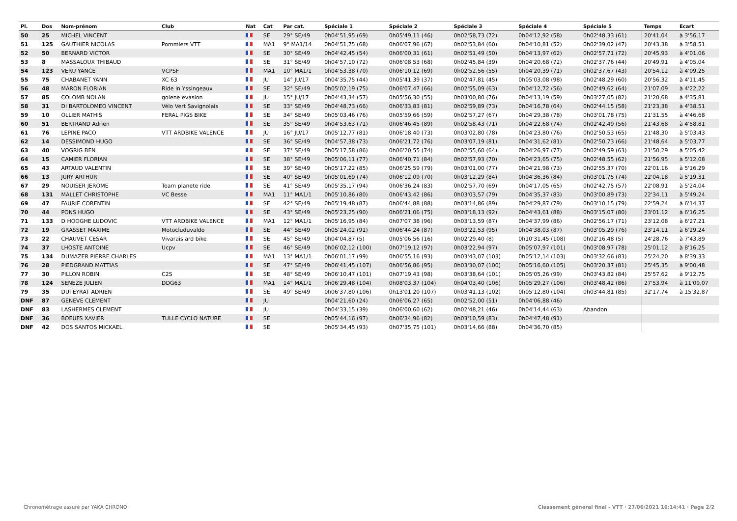| Pl. | Dos | Nom-prénom | Club | Nat | Cat | Par cat. | Spéciale 1 | Spéciale 2 | Spéciale 3 | Spéciale 4 | Spéciale 5 | Temps | Ecart |
| --- | --- | --- | --- | --- | --- | --- | --- | --- | --- | --- | --- | --- | --- |
| 50 | 25 | MICHEL VINCENT | | | SE | 29° SE/49 | 0h04'51,95 (69) | 0h05'49,11 (46) | 0h02'58,73 (72) | 0h04'12,92 (58) | 0h02'48,33 (61) | 20'41,04 | à 3'56,17 |
| 51 | 125 | GAUTHIER NICOLAS | Pommiers VTT | | MA1 | 9° MA1/14 | 0h04'51,75 (68) | 0h06'07,96 (67) | 0h02'53,84 (60) | 0h04'10,81 (52) | 0h02'39,02 (47) | 20'43,38 | à 3'58,51 |
| 52 | 50 | BERNARD VICTOR | | | SE | 30° SE/49 | 0h04'42,45 (54) | 0h06'00,31 (61) | 0h02'51,49 (50) | 0h04'13,97 (62) | 0h02'57,71 (72) | 20'45,93 | à 4'01,06 |
| 53 | 8 | MASSALOUX THIBAUD | | | SE | 31° SE/49 | 0h04'57,10 (72) | 0h06'08,53 (68) | 0h02'45,84 (39) | 0h04'20,68 (72) | 0h02'37,76 (44) | 20'49,91 | à 4'05,04 |
| 54 | 123 | VERU YANCE | VCPSF | | MA1 | 10° MA1/1 | 0h04'53,38 (70) | 0h06'10,12 (69) | 0h02'52,56 (55) | 0h04'20,39 (71) | 0h02'37,67 (43) | 20'54,12 | à 4'09,25 |
| 55 | 75 | CHABANET YANN | XC 63 | | JU | 14° JU/17 | 0h04'35,75 (44) | 0h05'41,39 (37) | 0h02'47,81 (45) | 0h05'03,08 (98) | 0h02'48,29 (60) | 20'56,32 | à 4'11,45 |
| 56 | 48 | MARON FLORIAN | Ride in Yssingeaux | | SE | 32° SE/49 | 0h05'02,19 (75) | 0h06'07,47 (66) | 0h02'55,09 (63) | 0h04'12,72 (56) | 0h02'49,62 (64) | 21'07,09 | à 4'22,22 |
| 57 | 85 | COLOMB NOLAN | golene evasion | | JU | 15° JU/17 | 0h04'43,34 (57) | 0h05'56,30 (55) | 0h03'00,80 (76) | 0h04'13,19 (59) | 0h03'27,05 (82) | 21'20,68 | à 4'35,81 |
| 58 | 31 | DI BARTOLOMEO VINCENT | Vélo Vert Savignolais | | SE | 33° SE/49 | 0h04'48,73 (66) | 0h06'33,83 (81) | 0h02'59,89 (73) | 0h04'16,78 (64) | 0h02'44,15 (58) | 21'23,38 | à 4'38,51 |
| 59 | 10 | OLLIER MATHIS | FERAL PIGS BIKE | | SE | 34° SE/49 | 0h05'03,46 (76) | 0h05'59,66 (59) | 0h02'57,27 (67) | 0h04'29,38 (78) | 0h03'01,78 (75) | 21'31,55 | à 4'46,68 |
| 60 | 51 | BERTRAND Adrien | | | SE | 35° SE/49 | 0h04'53,63 (71) | 0h06'46,45 (89) | 0h02'58,43 (71) | 0h04'22,68 (74) | 0h02'42,49 (56) | 21'43,68 | à 4'58,81 |
| 61 | 76 | LEPINE PACO | VTT ARDBIKE VALENCE | | JU | 16° JU/17 | 0h05'12,77 (81) | 0h06'18,40 (73) | 0h03'02,80 (78) | 0h04'23,80 (76) | 0h02'50,53 (65) | 21'48,30 | à 5'03,43 |
| 62 | 14 | DESSIMOND HUGO | | | SE | 36° SE/49 | 0h04'57,38 (73) | 0h06'21,72 (76) | 0h03'07,19 (81) | 0h04'31,62 (81) | 0h02'50,73 (66) | 21'48,64 | à 5'03,77 |
| 63 | 40 | VOGRIG BEN | | | SE | 37° SE/49 | 0h05'17,58 (86) | 0h06'20,55 (74) | 0h02'55,60 (64) | 0h04'26,97 (77) | 0h02'49,59 (63) | 21'50,29 | à 5'05,42 |
| 64 | 15 | CAMIER FLORIAN | | | SE | 38° SE/49 | 0h05'06,11 (77) | 0h06'40,71 (84) | 0h02'57,93 (70) | 0h04'23,65 (75) | 0h02'48,55 (62) | 21'56,95 | à 5'12,08 |
| 65 | 43 | ARTAUD VALENTIN | | | SE | 39° SE/49 | 0h05'17,22 (85) | 0h06'25,59 (79) | 0h03'01,00 (77) | 0h04'21,98 (73) | 0h02'55,37 (70) | 22'01,16 | à 5'16,29 |
| 66 | 13 | JURY ARTHUR | | | SE | 40° SE/49 | 0h05'01,69 (74) | 0h06'12,09 (70) | 0h03'12,29 (84) | 0h04'36,36 (84) | 0h03'01,75 (74) | 22'04,18 | à 5'19,31 |
| 67 | 29 | NOUISER JEROME | Team planete ride | | SE | 41° SE/49 | 0h05'35,17 (94) | 0h06'36,24 (83) | 0h02'57,70 (69) | 0h04'17,05 (65) | 0h02'42,75 (57) | 22'08,91 | à 5'24,04 |
| 68 | 131 | MALLET CHRISTOPHE | VC Besse | | MA1 | 11° MA1/1 | 0h05'10,86 (80) | 0h06'43,42 (86) | 0h03'03,57 (79) | 0h04'35,37 (83) | 0h03'00,89 (73) | 22'34,11 | à 5'49,24 |
| 69 | 47 | FAURIE CORENTIN | | | SE | 42° SE/49 | 0h05'19,48 (87) | 0h06'44,88 (88) | 0h03'14,86 (89) | 0h04'29,87 (79) | 0h03'10,15 (79) | 22'59,24 | à 6'14,37 |
| 70 | 44 | PONS HUGO | | | SE | 43° SE/49 | 0h05'23,25 (90) | 0h06'21,06 (75) | 0h03'18,13 (92) | 0h04'43,61 (88) | 0h03'15,07 (80) | 23'01,12 | à 6'16,25 |
| 71 | 133 | D HOOGHE LUDOVIC | VTT ARDBIKE VALENCE | | MA1 | 12° MA1/1 | 0h05'16,95 (84) | 0h07'07,38 (96) | 0h03'13,59 (87) | 0h04'37,99 (86) | 0h02'56,17 (71) | 23'12,08 | à 6'27,21 |
| 72 | 19 | GRASSET MAXIME | Motocluduvaldo | | SE | 44° SE/49 | 0h05'24,02 (91) | 0h06'44,24 (87) | 0h03'22,53 (95) | 0h04'38,03 (87) | 0h03'05,29 (76) | 23'14,11 | à 6'29,24 |
| 73 | 22 | CHAUVET CESAR | Vivarais ard bike | | SE | 45° SE/49 | 0h04'04,87 (5) | 0h05'06,56 (16) | 0h02'29,40 (8) | 0h10'31,45 (108) | 0h02'16,48 (5) | 24'28,76 | à 7'43,89 |
| 74 | 37 | LHOSTE ANTOINE | Ucpv | | SE | 46° SE/49 | 0h06'02,12 (100) | 0h07'19,12 (97) | 0h03'22,94 (97) | 0h05'07,97 (101) | 0h03'08,97 (78) | 25'01,12 | à 8'16,25 |
| 75 | 134 | DUMAZER PIERRE CHARLES | | | MA1 | 13° MA1/1 | 0h06'01,17 (99) | 0h06'55,16 (93) | 0h03'43,07 (103) | 0h05'12,14 (103) | 0h03'32,66 (83) | 25'24,20 | à 8'39,33 |
| 76 | 28 | PIEDGRAND MATTIAS | | | SE | 47° SE/49 | 0h06'41,45 (107) | 0h06'56,86 (95) | 0h03'30,07 (100) | 0h05'16,60 (105) | 0h03'20,37 (81) | 25'45,35 | à 9'00,48 |
| 77 | 30 | PILLON ROBIN | C2S | | SE | 48° SE/49 | 0h06'10,47 (101) | 0h07'19,43 (98) | 0h03'38,64 (101) | 0h05'05,26 (99) | 0h03'43,82 (84) | 25'57,62 | à 9'12,75 |
| 78 | 124 | SENEZE JULIEN | DDG63 | | MA1 | 14° MA1/1 | 0h06'29,48 (104) | 0h08'03,37 (104) | 0h04'03,40 (106) | 0h05'29,27 (106) | 0h03'48,42 (86) | 27'53,94 | à 11'09,07 |
| 79 | 35 | DUTEYRAT ADRIEN | | | SE | 49° SE/49 | 0h06'37,80 (106) | 0h13'01,20 (107) | 0h03'41,13 (102) | 0h05'12,80 (104) | 0h03'44,81 (85) | 32'17,74 | à 15'32,87 |
| DNF | 87 | GENEVE CLEMENT | | | JU | | 0h04'21,60 (24) | 0h06'06,27 (65) | 0h02'52,00 (51) | 0h04'06,88 (46) | | | |
| DNF | 83 | LASHERMES CLEMENT | | | JU | | 0h04'33,15 (39) | 0h06'00,60 (62) | 0h02'48,21 (46) | 0h04'14,44 (63) | Abandon | | |
| DNF | 36 | BOEUFS XAVIER | TULLE CYCLO NATURE | | SE | | 0h05'44,16 (97) | 0h06'34,96 (82) | 0h03'10,59 (83) | 0h04'47,48 (91) | | | |
| DNF | 42 | DOS SANTOS MICKAEL | | | SE | | 0h05'34,45 (93) | 0h07'35,75 (101) | 0h03'14,66 (88) | 0h04'36,70 (85) | | | |
Chronométrage assuré par YAKA CHRONO Classement général final - VTT · 27/06/2021 16:14:41 · Page 2/2